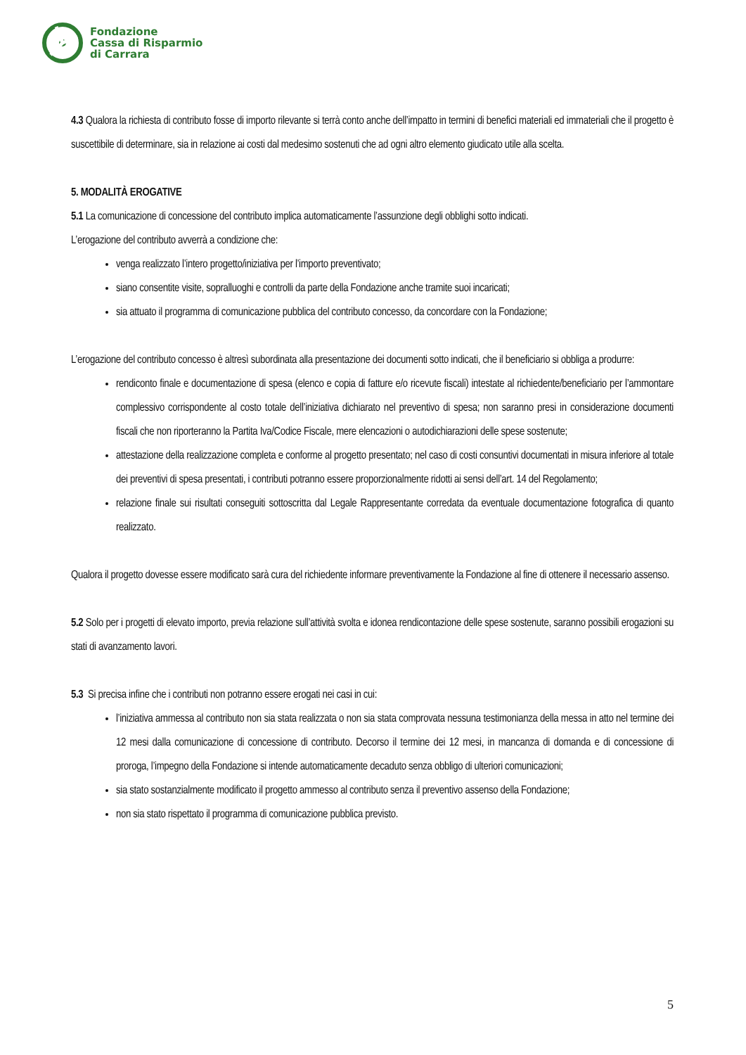Fondazione
Cassa di Risparmio
di Carrara
4.3 Qualora la richiesta di contributo fosse di importo rilevante si terrà conto anche dell’impatto in termini di benefici materiali ed immateriali che il progetto è suscettibile di determinare, sia in relazione ai costi dal medesimo sostenuti che ad ogni altro elemento giudicato utile alla scelta.
5. MODALITÀ EROGATIVE
5.1 La comunicazione di concessione del contributo implica automaticamente l’assunzione degli obblighi sotto indicati.
L’erogazione del contributo avverrà a condizione che:
venga realizzato l’intero progetto/iniziativa per l’importo preventivato;
siano consentite visite, sopralluoghi e controlli da parte della Fondazione anche tramite suoi incaricati;
sia attuato il programma di comunicazione pubblica del contributo concesso, da concordare con la Fondazione;
L’erogazione del contributo concesso è altresì subordinata alla presentazione dei documenti sotto indicati, che il beneficiario si obbliga a produrre:
rendiconto finale e documentazione di spesa (elenco e copia di fatture e/o ricevute fiscali) intestate al richiedente/beneficiario per l’ammontare complessivo corrispondente al costo totale dell’iniziativa dichiarato nel preventivo di spesa; non saranno presi in considerazione documenti fiscali che non riporteranno la Partita Iva/Codice Fiscale, mere elencazioni o autodichiarazioni delle spese sostenute;
attestazione della realizzazione completa e conforme al progetto presentato; nel caso di costi consuntivi documentati in misura inferiore al totale dei preventivi di spesa presentati, i contributi potranno essere proporzionalmente ridotti ai sensi dell’art. 14 del Regolamento;
relazione finale sui risultati conseguiti sottoscritta dal Legale Rappresentante corredata da eventuale documentazione fotografica di quanto realizzato.
Qualora il progetto dovesse essere modificato sarà cura del richiedente informare preventivamente la Fondazione al fine di ottenere il necessario assenso.
5.2 Solo per i progetti di elevato importo, previa relazione sull’attività svolta e idonea rendicontazione delle spese sostenute, saranno possibili erogazioni su stati di avanzamento lavori.
5.3 Si precisa infine che i contributi non potranno essere erogati nei casi in cui:
l’iniziativa ammessa al contributo non sia stata realizzata o non sia stata comprovata nessuna testimonianza della messa in atto nel termine dei 12 mesi dalla comunicazione di concessione di contributo. Decorso il termine dei 12 mesi, in mancanza di domanda e di concessione di proroga, l’impegno della Fondazione si intende automaticamente decaduto senza obbligo di ulteriori comunicazioni;
sia stato sostanzialmente modificato il progetto ammesso al contributo senza il preventivo assenso della Fondazione;
non sia stato rispettato il programma di comunicazione pubblica previsto.
5